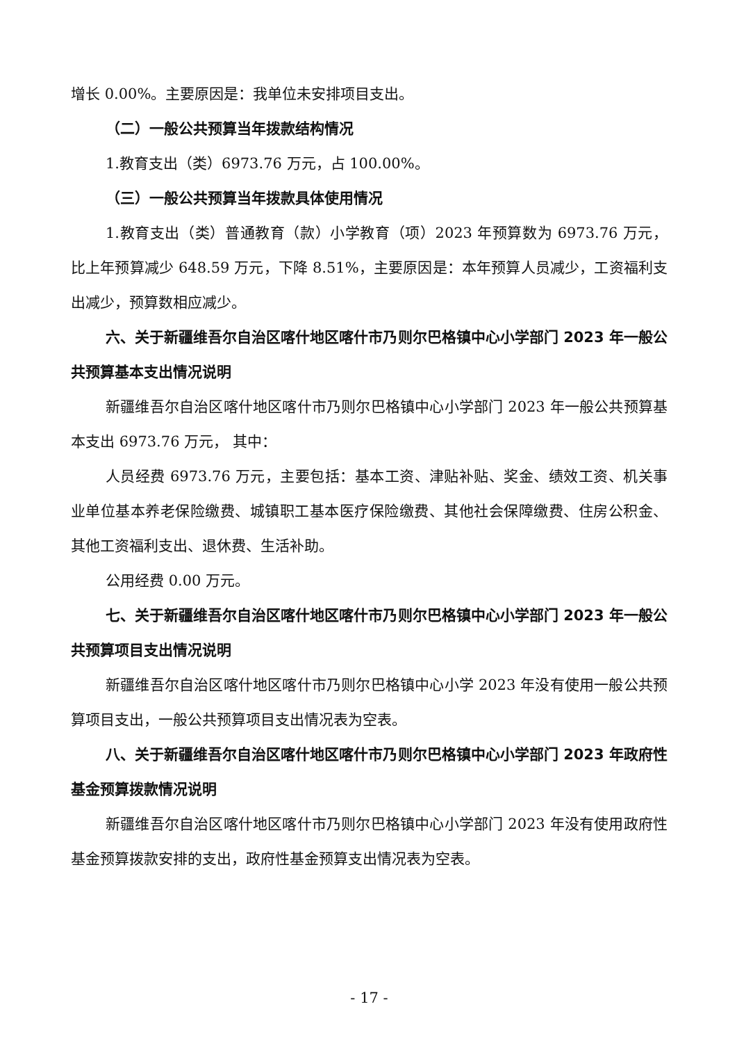增长 0.00%。主要原因是：我单位未安排项目支出。
（二）一般公共预算当年拨款结构情况
1.教育支出（类）6973.76 万元，占 100.00%。
（三）一般公共预算当年拨款具体使用情况
1.教育支出（类）普通教育（款）小学教育（项）2023 年预算数为 6973.76 万元，比上年预算减少 648.59 万元，下降 8.51%，主要原因是：本年预算人员减少，工资福利支出减少，预算数相应减少。
六、关于新疆维吾尔自治区喀什地区喀什市乃则尔巴格镇中心小学部门 2023 年一般公共预算基本支出情况说明
新疆维吾尔自治区喀什地区喀什市乃则尔巴格镇中心小学部门 2023 年一般公共预算基本支出 6973.76 万元， 其中：
人员经费 6973.76 万元，主要包括：基本工资、津贴补贴、奖金、绩效工资、机关事业单位基本养老保险缴费、城镇职工基本医疗保险缴费、其他社会保障缴费、住房公积金、其他工资福利支出、退休费、生活补助。
公用经费 0.00 万元。
七、关于新疆维吾尔自治区喀什地区喀什市乃则尔巴格镇中心小学部门 2023 年一般公共预算项目支出情况说明
新疆维吾尔自治区喀什地区喀什市乃则尔巴格镇中心小学 2023 年没有使用一般公共预算项目支出，一般公共预算项目支出情况表为空表。
八、关于新疆维吾尔自治区喀什地区喀什市乃则尔巴格镇中心小学部门 2023 年政府性基金预算拨款情况说明
新疆维吾尔自治区喀什地区喀什市乃则尔巴格镇中心小学部门 2023 年没有使用政府性基金预算拨款安排的支出，政府性基金预算支出情况表为空表。
- 17 -